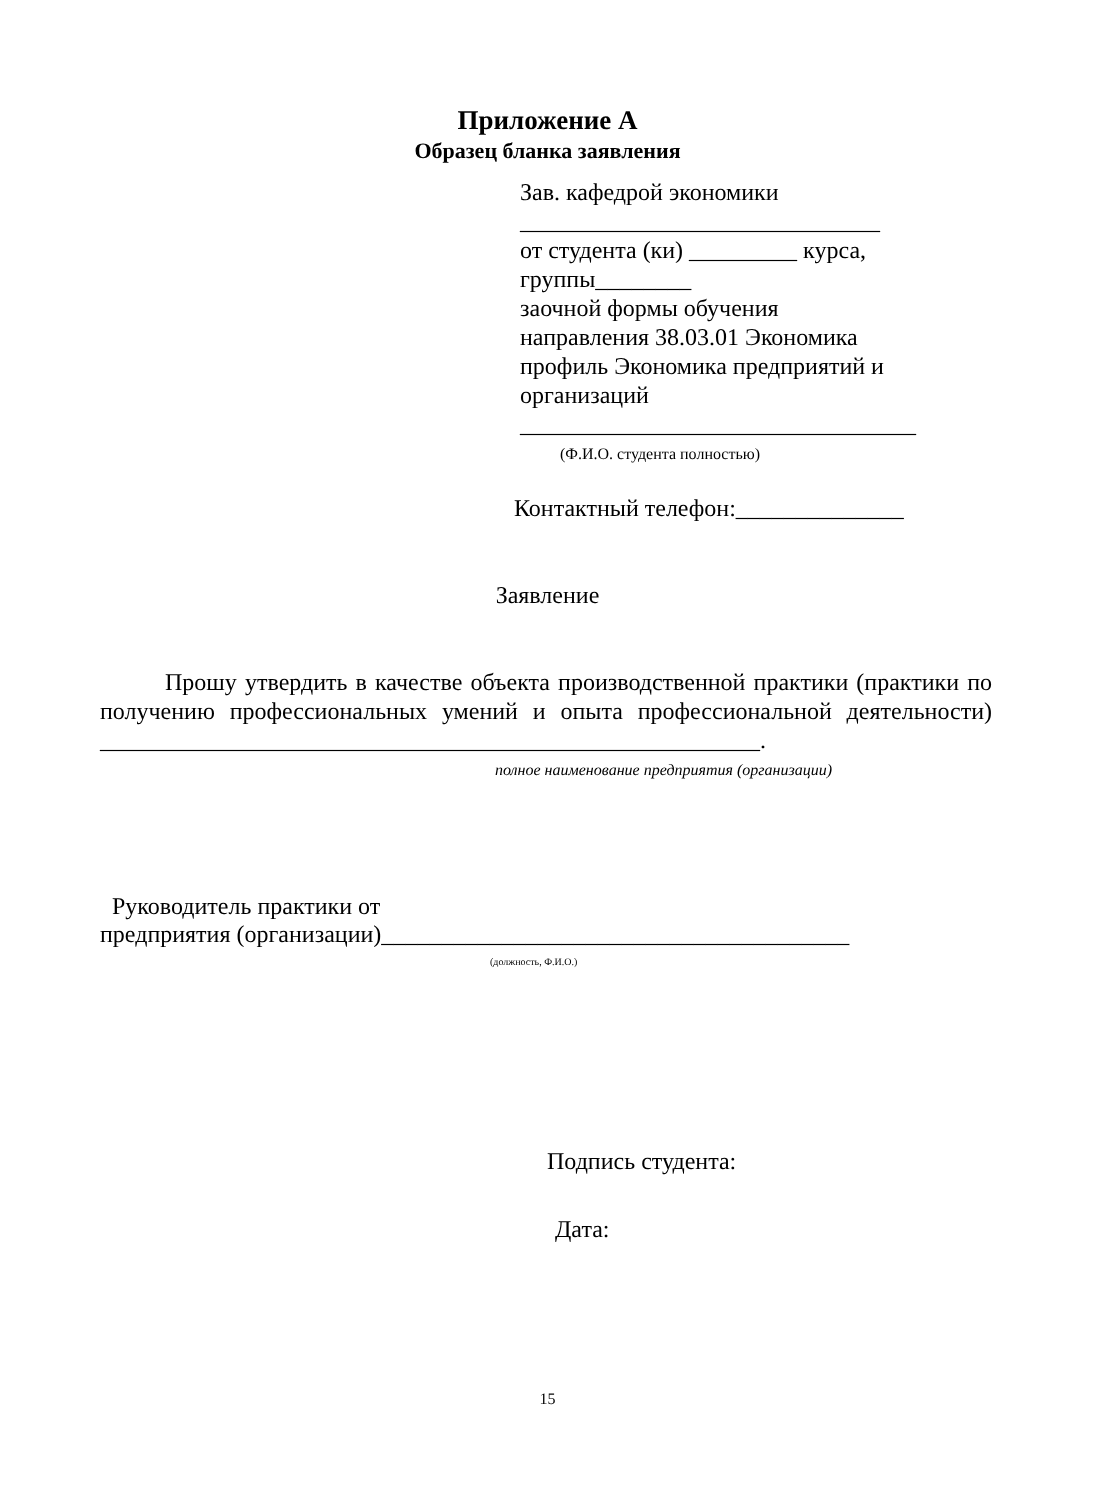Приложение А
Образец бланка заявления
Зав. кафедрой экономики
______________________________
от студента (ки) _________ курса,
группы________
заочной формы обучения
направления 38.03.01 Экономика
профиль Экономика предприятий и
организаций
_________________________________
(Ф.И.О. студента полностью)
Контактный телефон:______________
Заявление
Прошу утвердить в качестве объекта производственной практики (практики по получению профессиональных умений и опыта профессиональной деятельности) _______________________________________________________.
полное наименование предприятия (организации)
Руководитель практики от
предприятия (организации)_______________________________________
(должность, Ф.И.О.)
Подпись студента:
Дата:
15